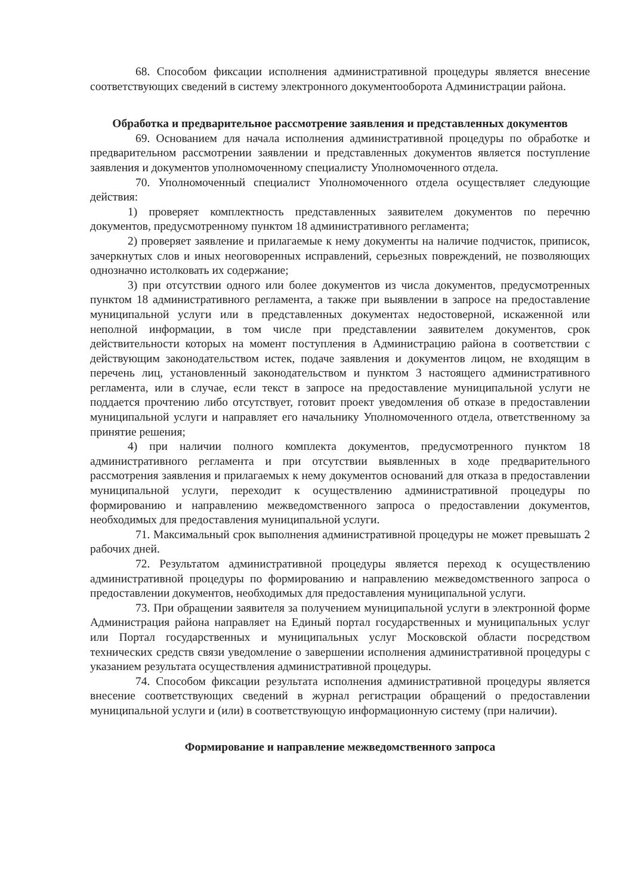68. Способом фиксации исполнения административной процедуры является внесение соответствующих сведений в систему электронного документооборота Администрации района.
Обработка и предварительное рассмотрение заявления и представленных документов
69. Основанием для начала исполнения административной процедуры по обработке и предварительном рассмотрении заявлении и представленных документов является поступление заявления и документов уполномоченному специалисту Уполномоченного отдела.
70. Уполномоченный специалист Уполномоченного отдела осуществляет следующие действия:
1) проверяет комплектность представленных заявителем документов по перечню документов, предусмотренному пунктом 18 административного регламента;
2) проверяет заявление и прилагаемые к нему документы на наличие подчисток, приписок, зачеркнутых слов и иных неоговоренных исправлений, серьезных повреждений, не позволяющих однозначно истолковать их содержание;
3) при отсутствии одного или более документов из числа документов, предусмотренных пунктом 18 административного регламента, а также при выявлении в запросе на предоставление муниципальной услуги или в представленных документах недостоверной, искаженной или неполной информации, в том числе при представлении заявителем документов, срок действительности которых на момент поступления в Администрацию района в соответствии с действующим законодательством истек, подаче заявления и документов лицом, не входящим в перечень лиц, установленный законодательством и пунктом 3 настоящего административного регламента, или в случае, если текст в запросе на предоставление муниципальной услуги не поддается прочтению либо отсутствует, готовит проект уведомления об отказе в предоставлении муниципальной услуги и направляет его начальнику Уполномоченного отдела, ответственному за принятие решения;
4) при наличии полного комплекта документов, предусмотренного пунктом 18 административного регламента и при отсутствии выявленных в ходе предварительного рассмотрения заявления и прилагаемых к нему документов оснований для отказа в предоставлении муниципальной услуги, переходит к осуществлению административной процедуры по формированию и направлению межведомственного запроса о предоставлении документов, необходимых для предоставления муниципальной услуги.
71. Максимальный срок выполнения административной процедуры не может превышать 2 рабочих дней.
72. Результатом административной процедуры является переход к осуществлению административной процедуры по формированию и направлению межведомственного запроса о предоставлении документов, необходимых для предоставления муниципальной услуги.
73. При обращении заявителя за получением муниципальной услуги в электронной форме Администрация района направляет на Единый портал государственных и муниципальных услуг или Портал государственных и муниципальных услуг Московской области посредством технических средств связи уведомление о завершении исполнения административной процедуры с указанием результата осуществления административной процедуры.
74. Способом фиксации результата исполнения административной процедуры является внесение соответствующих сведений в журнал регистрации обращений о предоставлении муниципальной услуги и (или) в соответствующую информационную систему (при наличии).
Формирование и направление межведомственного запроса